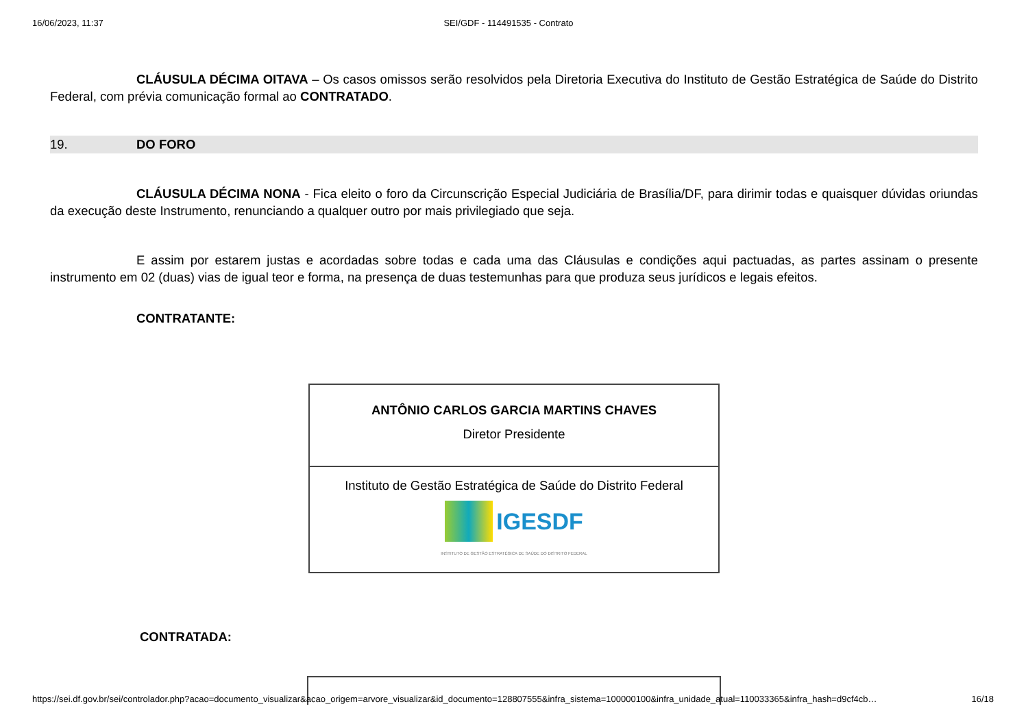16/06/2023, 11:37 SEI/GDF - 114491535 - Contrato
CLÁUSULA DÉCIMA OITAVA – Os casos omissos serão resolvidos pela Diretoria Executiva do Instituto de Gestão Estratégica de Saúde do Distrito Federal, com prévia comunicação formal ao CONTRATADO.
19. DO FORO
CLÁUSULA DÉCIMA NONA - Fica eleito o foro da Circunscrição Especial Judiciária de Brasília/DF, para dirimir todas e quaisquer dúvidas oriundas da execução deste Instrumento, renunciando a qualquer outro por mais privilegiado que seja.
E assim por estarem justas e acordadas sobre todas e cada uma das Cláusulas e condições aqui pactuadas, as partes assinam o presente instrumento em 02 (duas) vias de igual teor e forma, na presença de duas testemunhas para que produza seus jurídicos e legais efeitos.
CONTRATANTE:
| ANTÔNIO CARLOS GARCIA MARTINS CHAVES Diretor Presidente |
| Instituto de Gestão Estratégica de Saúde do Distrito Federal IGESDF INSTITUTO DE GESTÃO ESTRATÉGICA DE SAÚDE DO DISTRITO FEDERAL |
CONTRATADA:
https://sei.df.gov.br/sei/controlador.php?acao=documento_visualizar&acao_origem=arvore_visualizar&id_documento=128807555&infra_sistema=100000100&infra_unidade_atual=110033365&infra_hash=d9cf4cb… 16/18